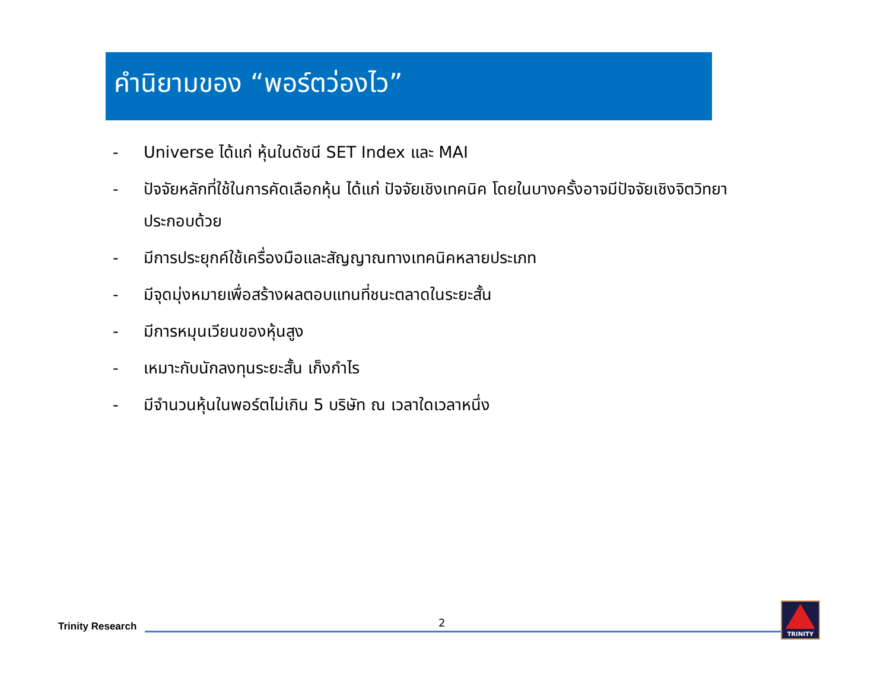คำนิยามของ “พอร์ตว่องไว”
- Universe ได้แก่ หุ้นในดัชนี SET Index และ MAI
- ปัจจัยหลักที่ใช้ในการคัดเลือกหุ้น ได้แก่ ปัจจัยเชิงเทคนิค โดยในบางครั้งอาจมีปัจจัยเชิงจิตวิทยาประกอบด้วย
- มีการประยุกค์ใช้เครื่องมือและสัญญาณทางเทคนิคหลายประเภท
- มีจุดมุ่งหมายเพื่อสร้างผลตอบแทนที่ชนะตลาดในระยะสั้น
- มีการหมุนเวียนของหุ้นสูง
- เหมาะกับนักลงทุนระยะสั้น เก็งกำไร
- มีจำนวนหุ้นในพอร์ตไม่เกิน 5 บริษัท ณ เวลาใดเวลาหนึ่ง
Trinity Research
2
TRINITY